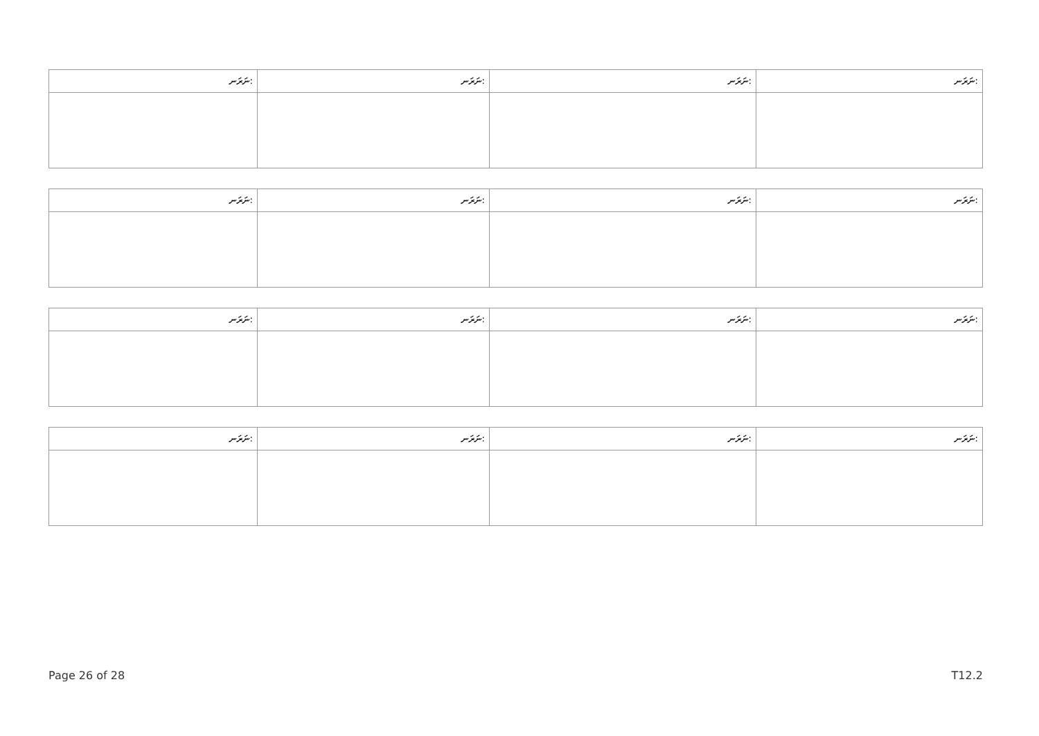| ނަރަނ: | ނަރަނ: | ނަރަނ: | ނަރަނ: |
| --- | --- | --- | --- |
| ނަރަނ: | ނަރަނ: | ނަރަނ: | ނަރަނ: |
| --- | --- | --- | --- |
| ނަރަނ: | ނަރަނ: | ނަރަނ: | ނަރަނ: |
| --- | --- | --- | --- |
| ނަރަނ: | ނަރަނ: | ނަރަނ: | ނަރަނ: |
| --- | --- | --- | --- |
Page 26 of 28 T12.2